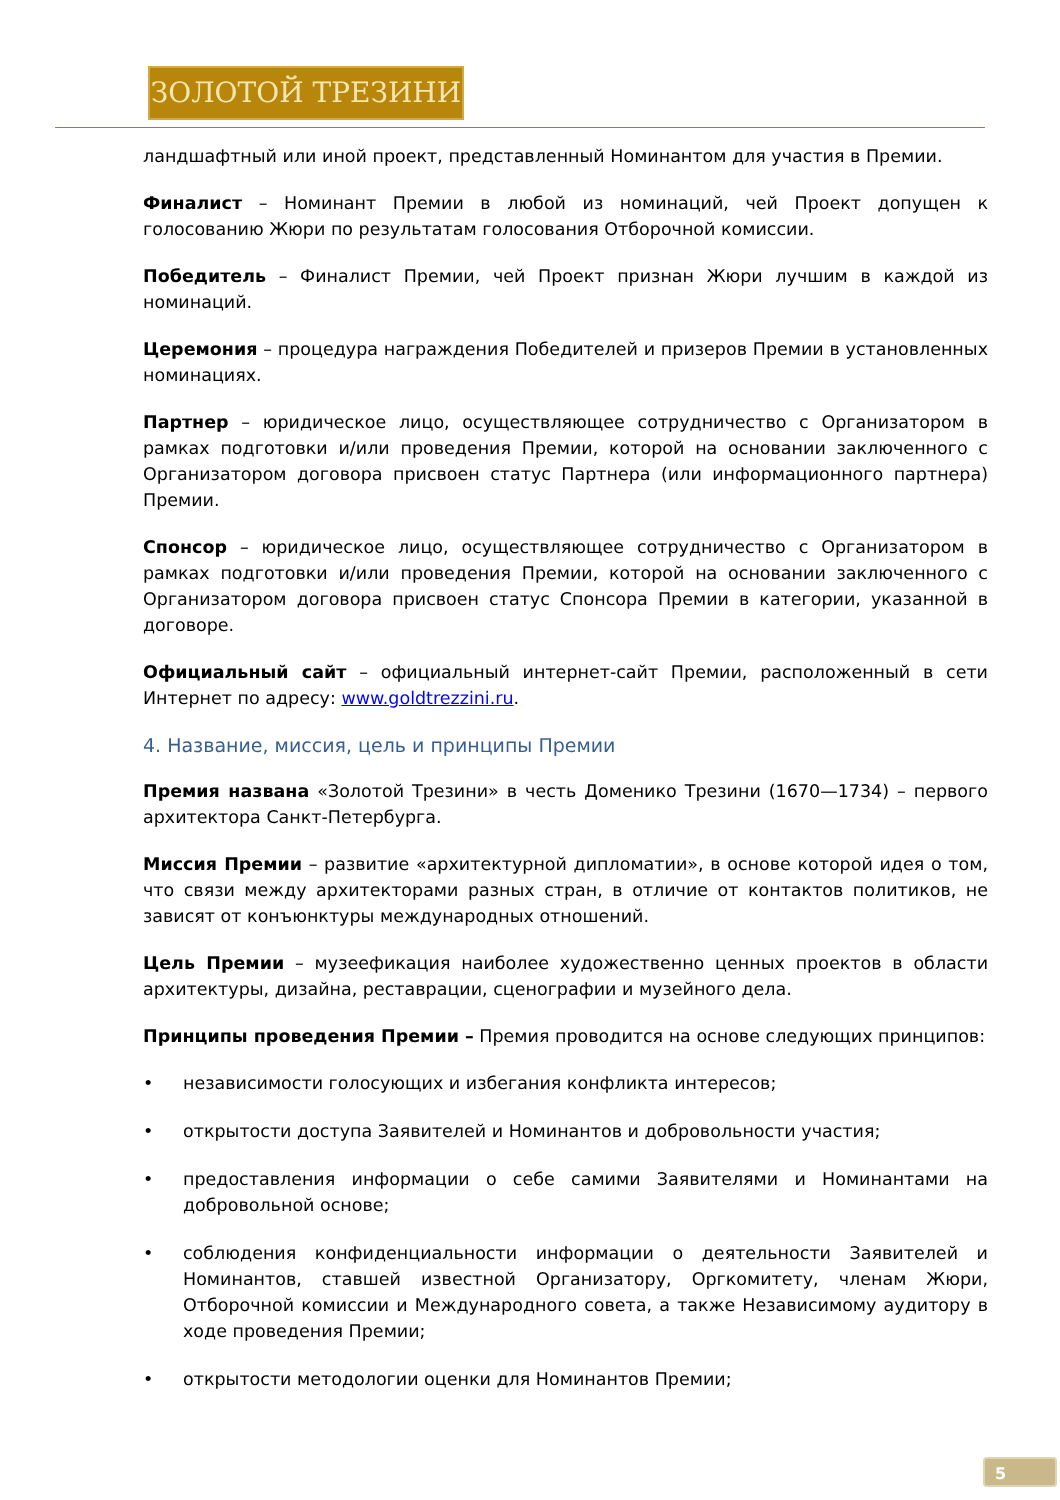ЗОЛОТОЙ ТРЕЗИНИ
ландшафтный или иной проект, представленный Номинантом для участия в Премии.
Финалист – Номинант Премии в любой из номинаций, чей Проект допущен к голосованию Жюри по результатам голосования Отборочной комиссии.
Победитель – Финалист Премии, чей Проект признан Жюри лучшим в каждой из номинаций.
Церемония – процедура награждения Победителей и призеров Премии в установленных номинациях.
Партнер – юридическое лицо, осуществляющее сотрудничество с Организатором в рамках подготовки и/или проведения Премии, которой на основании заключенного с Организатором договора присвоен статус Партнера (или информационного партнера) Премии.
Спонсор – юридическое лицо, осуществляющее сотрудничество с Организатором в рамках подготовки и/или проведения Премии, которой на основании заключенного с Организатором договора присвоен статус Спонсора Премии в категории, указанной в договоре.
Официальный сайт – официальный интернет-сайт Премии, расположенный в сети Интернет по адресу: www.goldtrezzini.ru.
4. Название, миссия, цель и принципы Премии
Премия названа «Золотой Трезини» в честь Доменико Трезини (1670—1734) – первого архитектора Санкт-Петербурга.
Миссия Премии – развитие «архитектурной дипломатии», в основе которой идея о том, что связи между архитекторами разных стран, в отличие от контактов политиков, не зависят от конъюнктуры международных отношений.
Цель Премии – музеефикация наиболее художественно ценных проектов в области архитектуры, дизайна, реставрации, сценографии и музейного дела.
Принципы проведения Премии – Премия проводится на основе следующих принципов:
• независимости голосующих и избегания конфликта интересов;
• открытости доступа Заявителей и Номинантов и добровольности участия;
• предоставления информации о себе самими Заявителями и Номинантами на добровольной основе;
• соблюдения конфиденциальности информации о деятельности Заявителей и Номинантов, ставшей известной Организатору, Оргкомитету, членам Жюри, Отборочной комиссии и Международного совета, а также Независимому аудитору в ходе проведения Премии;
• открытости методологии оценки для Номинантов Премии;
5